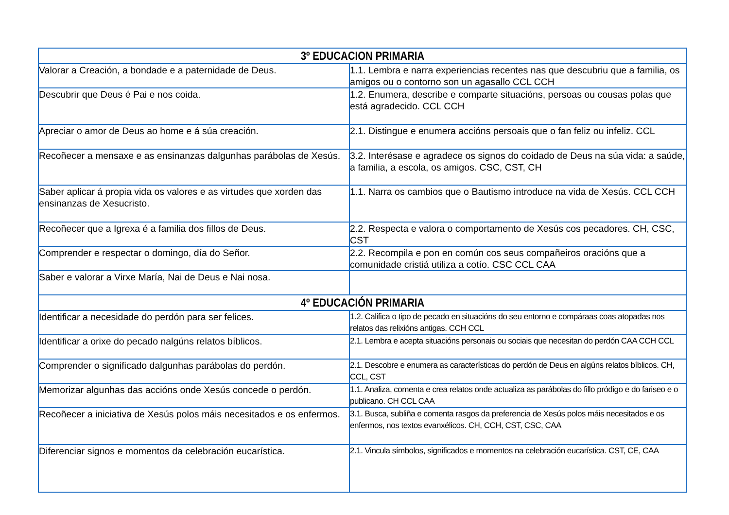| 3º EDUCACION PRIMARIA | |
| --- | --- |
| Valorar a Creación, a bondade e a paternidade de Deus. | 1.1. Lembra e narra experiencias recentes nas que descubriu que a familia, os amigos ou o contorno son un agasallo CCL CCH |
| Descubrir que Deus é Pai e nos coida. | 1.2. Enumera, describe e comparte situacións, persoas ou cousas polas que está agradecido. CCL CCH |
| Apreciar o amor de Deus ao home e á súa creación. | 2.1. Distingue e enumera accións persoais que o fan feliz ou infeliz. CCL |
| Recoñecer a mensaxe e as ensinanzas dalgunhas parábolas de Xesús. | 3.2. Interésase e agradece os signos do coidado de Deus na súa vida: a saúde, a familia, a escola, os amigos. CSC, CST, CH |
| Saber aplicar á propia vida os valores e as virtudes que xorden das ensinanzas de Xesucristo. | 1.1. Narra os cambios que o Bautismo introduce na vida de Xesús. CCL CCH |
| Recoñecer que a Igrexa é a familia dos fillos de Deus. | 2.2. Respecta e valora o comportamento de Xesús cos pecadores. CH, CSC, CST |
| Comprender e respectar o domingo, día do Señor. | 2.2. Recompila e pon en común cos seus compañeiros oracións que a comunidade cristiá utiliza a cotío. CSC CCL CAA |
| Saber e valorar a Virxe María, Nai de Deus e Nai nosa. | |
| 4º EDUCACIÓN PRIMARIA | |
| Identificar a necesidade do perdón para ser felices. | 1.2. Califica o tipo de pecado en situacións do seu entorno e compáraas coas atopadas nos relatos das relixións antigas. CCH CCL |
| Identificar a orixe do pecado nalgúns relatos bíblicos. | 2.1. Lembra e acepta situacións personais ou sociais que necesitan do perdón CAA CCH CCL |
| Comprender o significado dalgunhas parábolas do perdón. | 2.1. Descobre e enumera as características do perdón de Deus en algúns relatos bíblicos. CH, CCL, CST |
| Memorizar algunhas das accións onde Xesús concede o perdón. | 1.1. Analiza, comenta e crea relatos onde actualiza as parábolas do fillo pródigo e do fariseo e o publicano. CH CCL CAA |
| Recoñecer a iniciativa de Xesús polos máis necesitados e os enfermos. | 3.1. Busca, subliña e comenta rasgos da preferencia de Xesús polos máis necesitados e os enfermos, nos textos evanxélicos. CH, CCH, CST, CSC, CAA |
| Diferenciar signos e momentos da celebración eucarística. | 2.1. Vincula símbolos, significados e momentos na celebración eucarística. CST, CE, CAA |